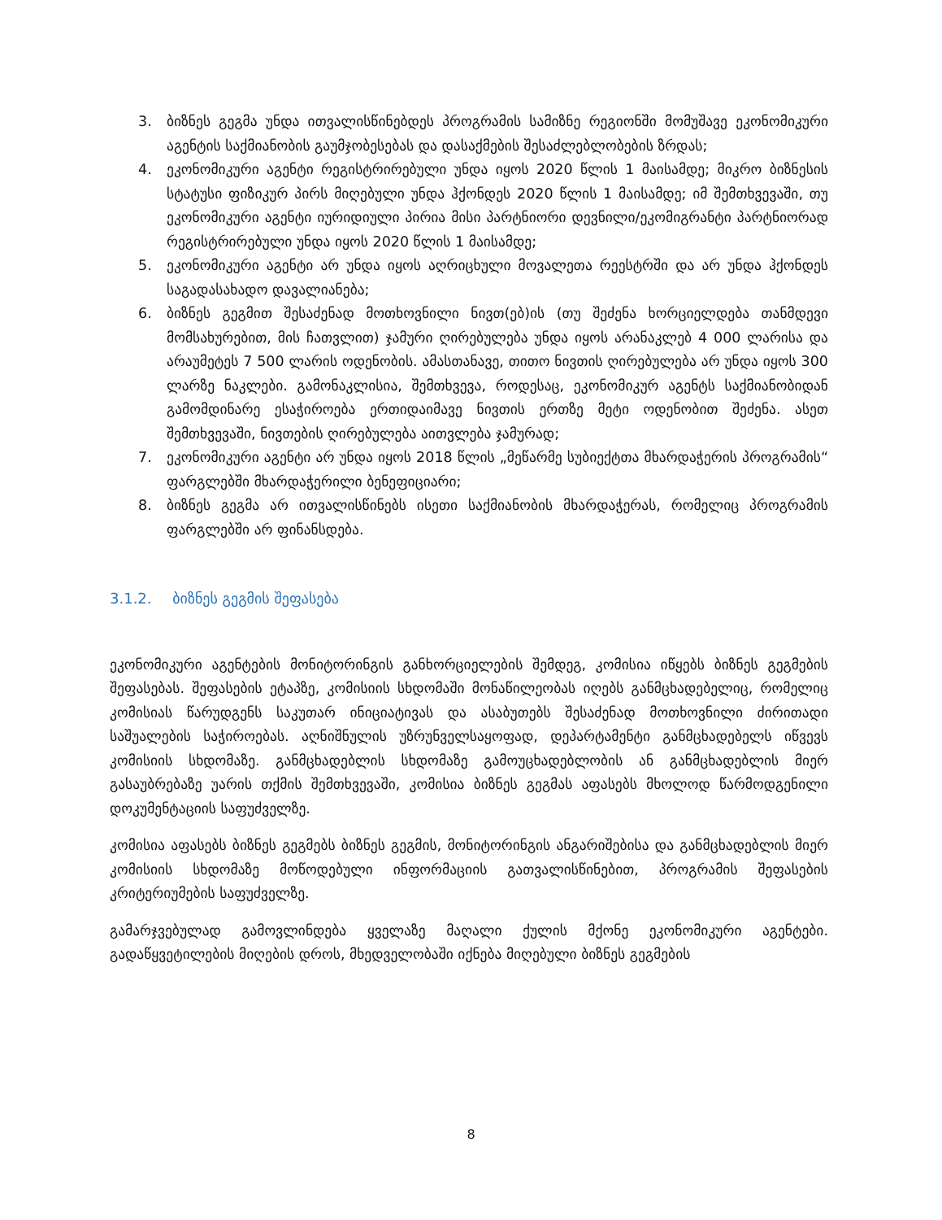3. ბიზნეს გეგმა უნდა ითვალისწინებდეს პროგრამის სამიზნე რეგიონში მომუშავე ეკონომიკური აგენტის საქმიანობის გაუმჯობესებას და დასაქმების შესაძლებლობების ზრდას;
4. ეკონომიკური აგენტი რეგისტრირებული უნდა იყოს 2020 წლის 1 მაისამდე; მიკრო ბიზნესის სტატუსი ფიზიკურ პირს მიღებული უნდა ჰქონდეს 2020 წლის 1 მაისამდე; იმ შემთხვევაში, თუ ეკონომიკური აგენტი იურიდიული პირია მისი პარტნიორი დევნილი/ეკომიგრანტი პარტნიორად რეგისტრირებული უნდა იყოს 2020 წლის 1 მაისამდე;
5. ეკონომიკური აგენტი არ უნდა იყოს აღრიცხული მოვალეთა რეესტრში და არ უნდა ჰქონდეს საგადასახადო დავალიანება;
6. ბიზნეს გეგმით შესაძენად მოთხოვნილი ნივთ(ებ)ის (თუ შეძენა ხორციელდება თანმდევი მომსახურებით, მის ჩათვლით) ჯამური ღირებულება უნდა იყოს არანაკლებ 4 000 ლარისა და არაუმეტეს 7 500 ლარის ოდენობის. ამასთანავე, თითო ნივთის ღირებულება არ უნდა იყოს 300 ლარზე ნაკლები. გამონაკლისია, შემთხვევა, როდესაც, ეკონომიკურ აგენტს საქმიანობიდან გამომდინარე ესაჭიროება ერთიდაიმავე ნივთის ერთზე მეტი ოდენობით შეძენა. ასეთ შემთხვევაში, ნივთების ღირებულება აითვლება ჯამურად;
7. ეკონომიკური აგენტი არ უნდა იყოს 2018 წლის „მეწარმე სუბიექტთა მხარდაჭერის პროგრამის“ ფარგლებში მხარდაჭერილი ბენეფიციარი;
8. ბიზნეს გეგმა არ ითვალისწინებს ისეთი საქმიანობის მხარდაჭერას, რომელიც პროგრამის ფარგლებში არ ფინანსდება.
3.1.2. ბიზნეს გეგმის შეფასება
ეკონომიკური აგენტების მონიტორინგის განხორციელების შემდეგ, კომისია იწყებს ბიზნეს გეგმების შეფასებას. შეფასების ეტაპზე, კომისიის სხდომაში მონაწილეობას იღებს განმცხადებელიც, რომელიც კომისიას წარუდგენს საკუთარ ინიციატივას და ასაბუთებს შესაძენად მოთხოვნილი ძირითადი საშუალების საჭიროებას. აღნიშნულის უზრუნველსაყოფად, დეპარტამენტი განმცხადებელს იწვევს კომისიის სხდომაზე. განმცხადებლის სხდომაზე გამოუცხადებლობის ან განმცხადებლის მიერ გასაუბრებაზე უარის თქმის შემთხვევაში, კომისია ბიზნეს გეგმას აფასებს მხოლოდ წარმოდგენილი დოკუმენტაციის საფუძველზე.
კომისია აფასებს ბიზნეს გეგმებს ბიზნეს გეგმის, მონიტორინგის ანგარიშებისა და განმცხადებლის მიერ კომისიის სხდომაზე მოწოდებული ინფორმაციის გათვალისწინებით, პროგრამის შეფასების კრიტერიუმების საფუძველზე.
გამარჯვებულად გამოვლინდება ყველაზე მაღალი ქულის მქონე ეკონომიკური აგენტები. გადაწყვეტილების მიღების დროს, მხედველობაში იქნება მიღებული ბიზნეს გეგმების
8